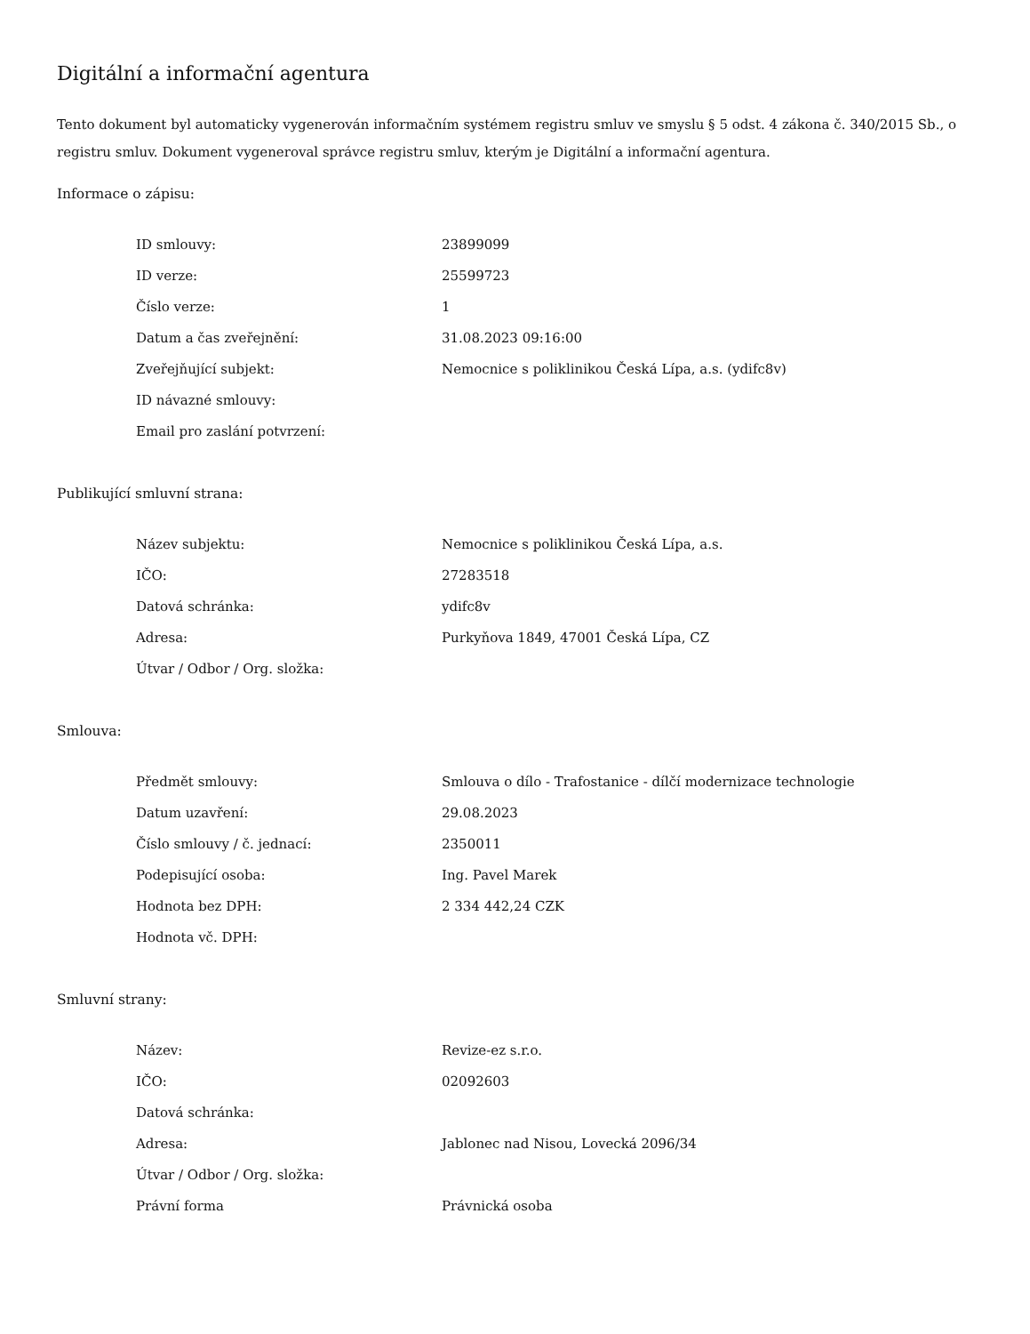Digitální a informační agentura
Tento dokument byl automaticky vygenerován informačním systémem registru smluv ve smyslu § 5 odst. 4 zákona č. 340/2015 Sb., o registru smluv. Dokument vygeneroval správce registru smluv, kterým je Digitální a informační agentura.
Informace o zápisu:
| ID smlouvy: | 23899099 |
| ID verze: | 25599723 |
| Číslo verze: | 1 |
| Datum a čas zveřejnění: | 31.08.2023 09:16:00 |
| Zveřejňující subjekt: | Nemocnice s poliklinikou Česká Lípa, a.s. (ydifc8v) |
| ID návazné smlouvy: | |
| Email pro zaslání potvrzení: | |
Publikující smluvní strana:
| Název subjektu: | Nemocnice s poliklinikou Česká Lípa, a.s. |
| IČO: | 27283518 |
| Datová schránka: | ydifc8v |
| Adresa: | Purkyňova 1849, 47001 Česká Lípa, CZ |
| Útvar / Odbor / Org. složka: | |
Smlouva:
| Předmět smlouvy: | Smlouva o dílo - Trafostanice - dílčí modernizace technologie |
| Datum uzavření: | 29.08.2023 |
| Číslo smlouvy / č. jednací: | 2350011 |
| Podepisující osoba: | Ing. Pavel Marek |
| Hodnota bez DPH: | 2 334 442,24 CZK |
| Hodnota vč. DPH: | |
Smluvní strany:
| Název: | Revize-ez s.r.o. |
| IČO: | 02092603 |
| Datová schránka: | |
| Adresa: | Jablonec nad Nisou, Lovecká 2096/34 |
| Útvar / Odbor / Org. složka: | |
| Právní forma | Právnická osoba |